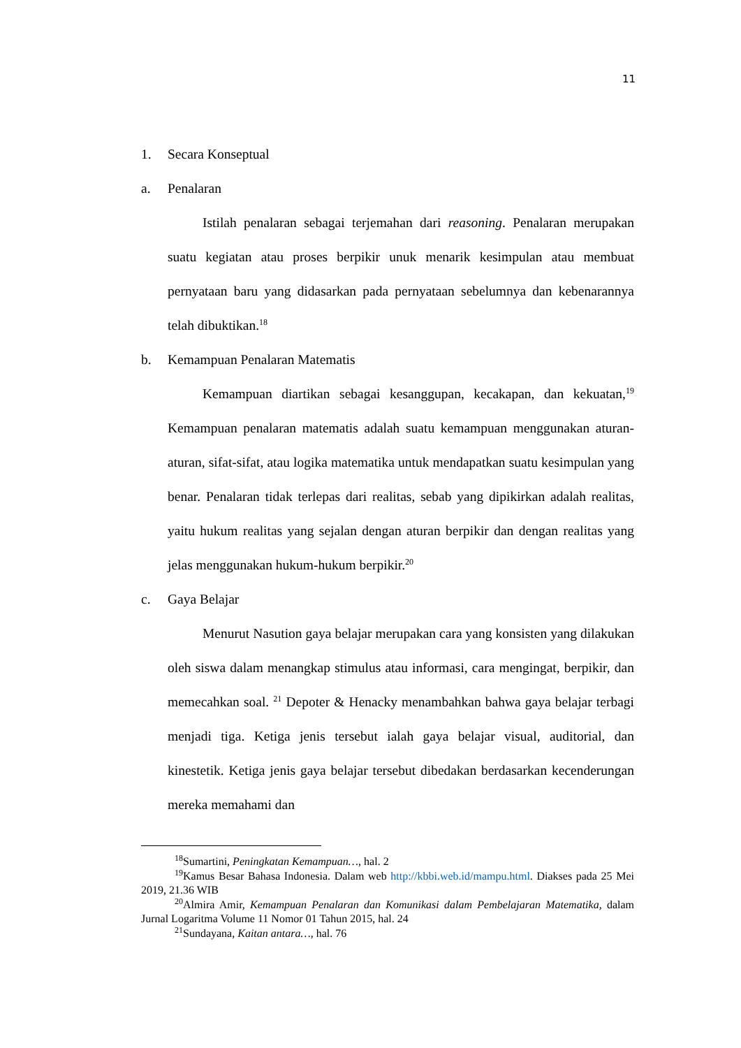11
1. Secara Konseptual
a. Penalaran
Istilah penalaran sebagai terjemahan dari reasoning. Penalaran merupakan suatu kegiatan atau proses berpikir unuk menarik kesimpulan atau membuat pernyataan baru yang didasarkan pada pernyataan sebelumnya dan kebenarannya telah dibuktikan.<sup>18</sup>
b. Kemampuan Penalaran Matematis
Kemampuan diartikan sebagai kesanggupan, kecakapan, dan kekuatan,<sup>19</sup> Kemampuan penalaran matematis adalah suatu kemampuan menggunakan aturan-aturan, sifat-sifat, atau logika matematika untuk mendapatkan suatu kesimpulan yang benar. Penalaran tidak terlepas dari realitas, sebab yang dipikirkan adalah realitas, yaitu hukum realitas yang sejalan dengan aturan berpikir dan dengan realitas yang jelas menggunakan hukum-hukum berpikir.<sup>20</sup>
c. Gaya Belajar
Menurut Nasution gaya belajar merupakan cara yang konsisten yang dilakukan oleh siswa dalam menangkap stimulus atau informasi, cara mengingat, berpikir, dan memecahkan soal. <sup>21</sup> Depoter & Henacky menambahkan bahwa gaya belajar terbagi menjadi tiga. Ketiga jenis tersebut ialah gaya belajar visual, auditorial, dan kinestetik. Ketiga jenis gaya belajar tersebut dibedakan berdasarkan kecenderungan mereka memahami dan
<sup>18</sup> Sumartini, Peningkatan Kemampuan…, hal. 2
<sup>19</sup> Kamus Besar Bahasa Indonesia. Dalam web http://kbbi.web.id/mampu.html. Diakses pada 25 Mei 2019, 21.36 WIB
<sup>20</sup> Almira Amir, Kemampuan Penalaran dan Komunikasi dalam Pembelajaran Matematika, dalam Jurnal Logaritma Volume 11 Nomor 01 Tahun 2015, hal. 24
<sup>21</sup> Sundayana, Kaitan antara…, hal. 76